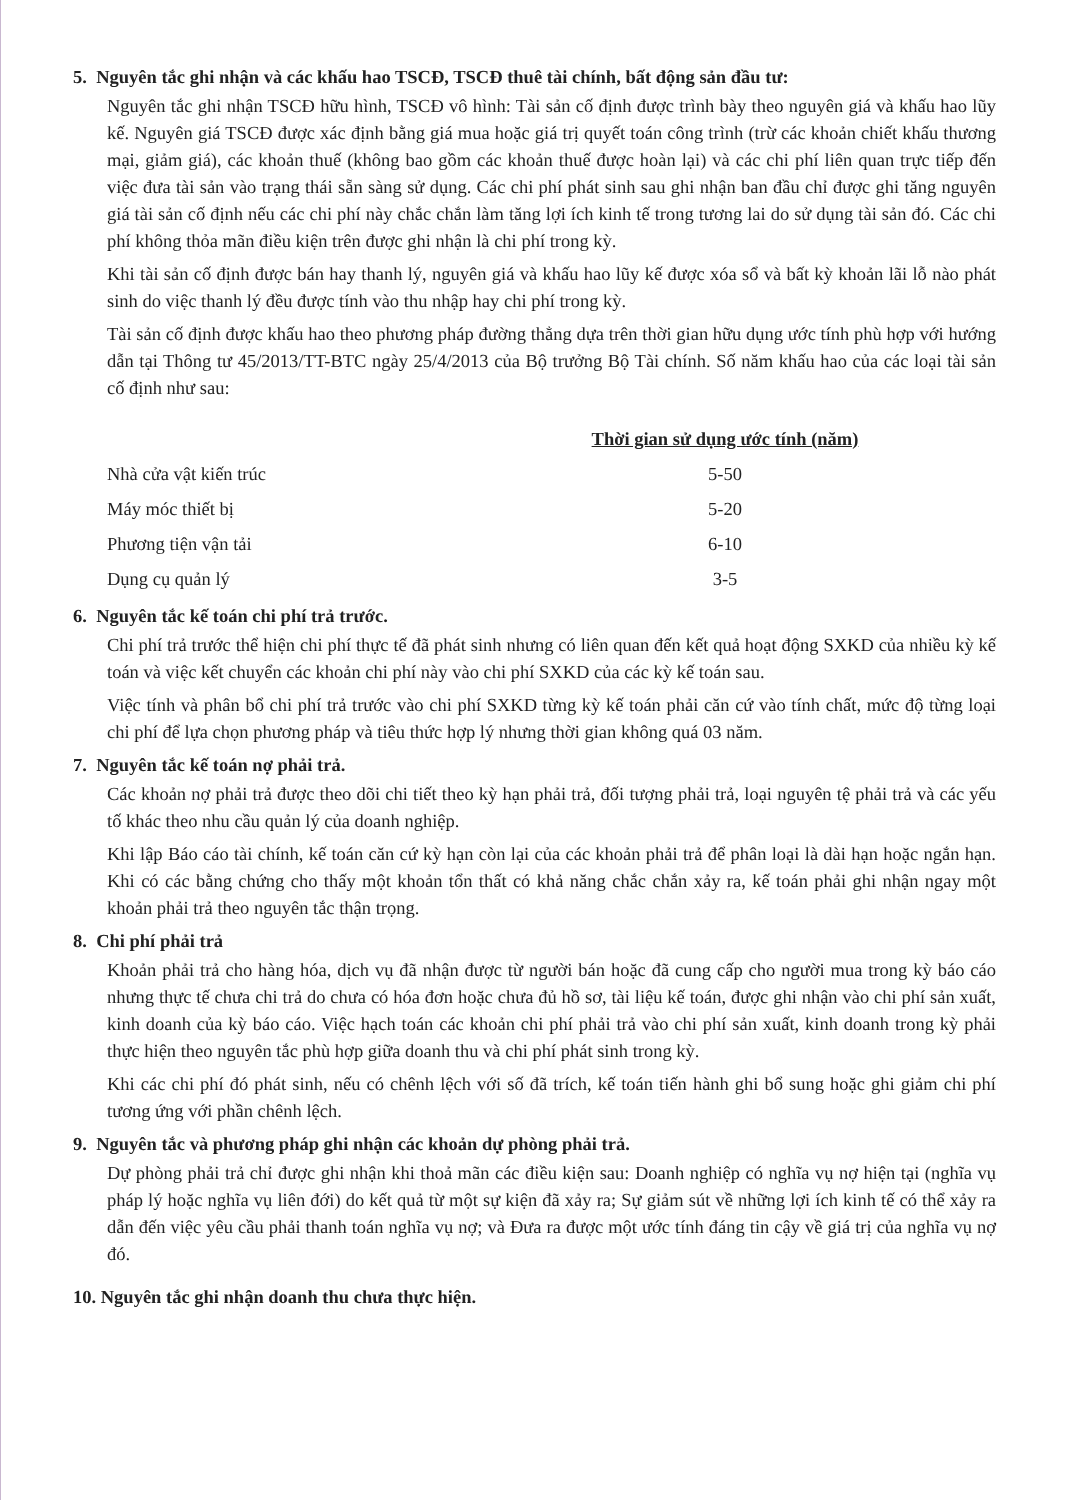5. Nguyên tắc ghi nhận và các khấu hao TSCĐ, TSCĐ thuê tài chính, bất động sản đầu tư:
Nguyên tắc ghi nhận TSCĐ hữu hình, TSCĐ vô hình: Tài sản cố định được trình bày theo nguyên giá và khấu hao lũy kế. Nguyên giá TSCĐ được xác định bằng giá mua hoặc giá trị quyết toán công trình (trừ các khoản chiết khấu thương mại, giảm giá), các khoản thuế (không bao gồm các khoản thuế được hoàn lại) và các chi phí liên quan trực tiếp đến việc đưa tài sản vào trạng thái sẵn sàng sử dụng. Các chi phí phát sinh sau ghi nhận ban đầu chỉ được ghi tăng nguyên giá tài sản cố định nếu các chi phí này chắc chắn làm tăng lợi ích kinh tế trong tương lai do sử dụng tài sản đó. Các chi phí không thỏa mãn điều kiện trên được ghi nhận là chi phí trong kỳ.
Khi tài sản cố định được bán hay thanh lý, nguyên giá và khấu hao lũy kế được xóa sổ và bất kỳ khoản lãi lỗ nào phát sinh do việc thanh lý đều được tính vào thu nhập hay chi phí trong kỳ.
Tài sản cố định được khấu hao theo phương pháp đường thẳng dựa trên thời gian hữu dụng ước tính phù hợp với hướng dẫn tại Thông tư 45/2013/TT-BTC ngày 25/4/2013 của Bộ trưởng Bộ Tài chính. Số năm khấu hao của các loại tài sản cố định như sau:
| | Thời gian sử dụng ước tính (năm) |
| Nhà cửa vật kiến trúc | 5-50 |
| Máy móc thiết bị | 5-20 |
| Phương tiện vận tải | 6-10 |
| Dụng cụ quản lý | 3-5 |
6. Nguyên tắc kế toán chi phí trả trước.
Chi phí trả trước thể hiện chi phí thực tế đã phát sinh nhưng có liên quan đến kết quả hoạt động SXKD của nhiều kỳ kế toán và việc kết chuyển các khoản chi phí này vào chi phí SXKD của các kỳ kế toán sau.
Việc tính và phân bổ chi phí trả trước vào chi phí SXKD từng kỳ kế toán phải căn cứ vào tính chất, mức độ từng loại chi phí để lựa chọn phương pháp và tiêu thức hợp lý nhưng thời gian không quá 03 năm.
7. Nguyên tắc kế toán nợ phải trả.
Các khoản nợ phải trả được theo dõi chi tiết theo kỳ hạn phải trả, đối tượng phải trả, loại nguyên tệ phải trả và các yếu tố khác theo nhu cầu quản lý của doanh nghiệp.
Khi lập Báo cáo tài chính, kế toán căn cứ kỳ hạn còn lại của các khoản phải trả để phân loại là dài hạn hoặc ngắn hạn. Khi có các bằng chứng cho thấy một khoản tổn thất có khả năng chắc chắn xảy ra, kế toán phải ghi nhận ngay một khoản phải trả theo nguyên tắc thận trọng.
8. Chi phí phải trả
Khoản phải trả cho hàng hóa, dịch vụ đã nhận được từ người bán hoặc đã cung cấp cho người mua trong kỳ báo cáo nhưng thực tế chưa chi trả do chưa có hóa đơn hoặc chưa đủ hồ sơ, tài liệu kế toán, được ghi nhận vào chi phí sản xuất, kinh doanh của kỳ báo cáo. Việc hạch toán các khoản chi phí phải trả vào chi phí sản xuất, kinh doanh trong kỳ phải thực hiện theo nguyên tắc phù hợp giữa doanh thu và chi phí phát sinh trong kỳ.
Khi các chi phí đó phát sinh, nếu có chênh lệch với số đã trích, kế toán tiến hành ghi bổ sung hoặc ghi giảm chi phí tương ứng với phần chênh lệch.
9. Nguyên tắc và phương pháp ghi nhận các khoản dự phòng phải trả.
Dự phòng phải trả chỉ được ghi nhận khi thoả mãn các điều kiện sau: Doanh nghiệp có nghĩa vụ nợ hiện tại (nghĩa vụ pháp lý hoặc nghĩa vụ liên đới) do kết quả từ một sự kiện đã xảy ra; Sự giảm sút về những lợi ích kinh tế có thể xảy ra dẫn đến việc yêu cầu phải thanh toán nghĩa vụ nợ; và Đưa ra được một ước tính đáng tin cậy về giá trị của nghĩa vụ nợ đó.
10. Nguyên tắc ghi nhận doanh thu chưa thực hiện.